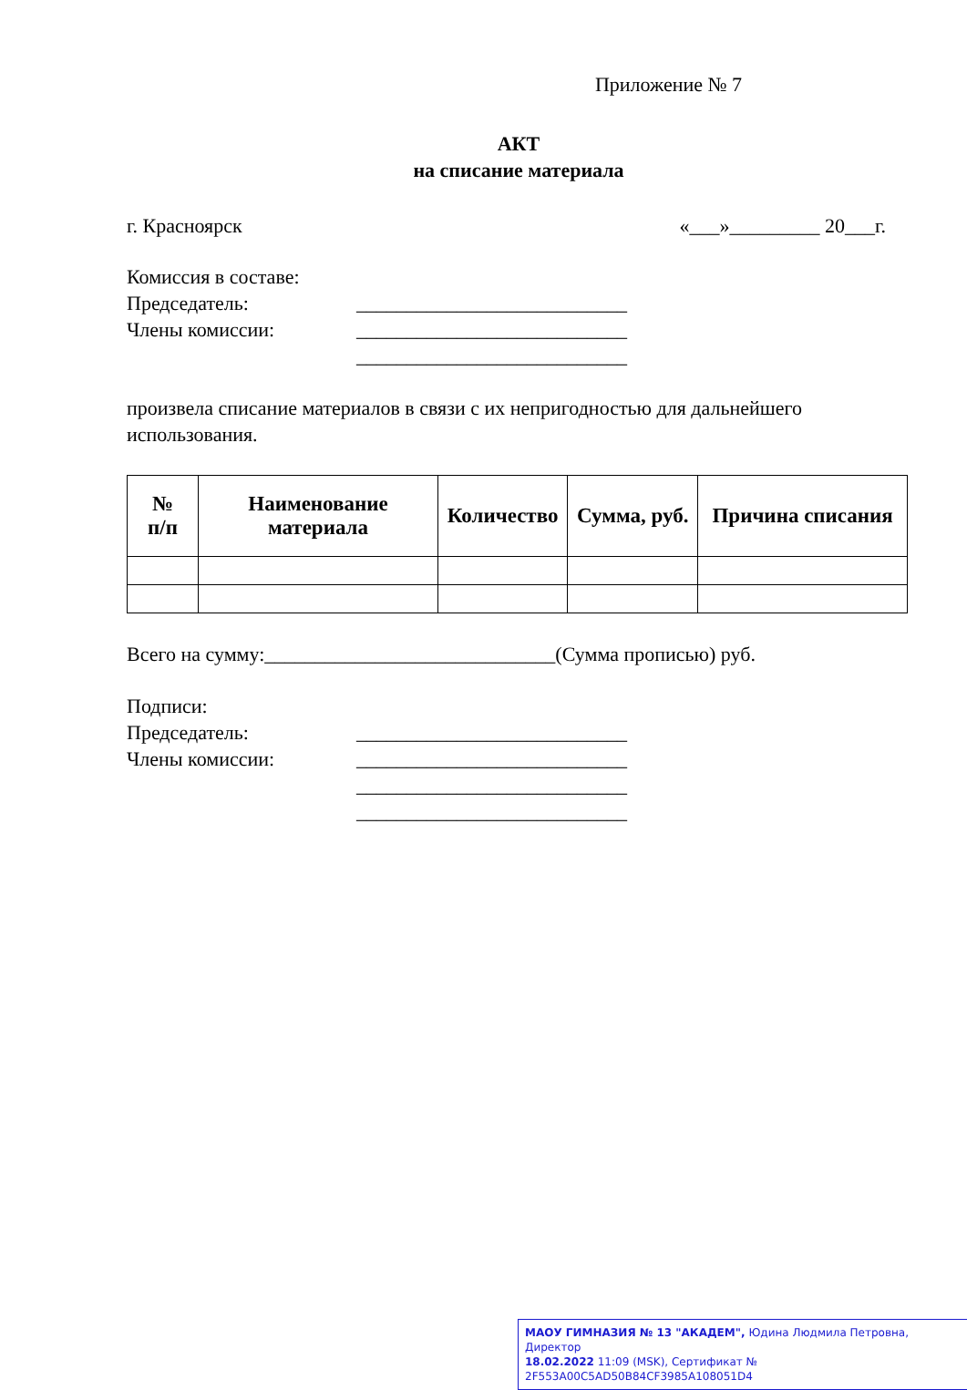Приложение № 7
АКТ
на списание материала
г. Красноярск «___»_________ 20___г.
Комиссия в составе:
Председатель: ___________________________
Члены комиссии: ___________________________
___________________________
произвела списание материалов в связи с их непригодностью для дальнейшего использования.
| № п/п | Наименование материала | Количество | Сумма, руб. | Причина списания |
| --- | --- | --- | --- | --- |
Всего на сумму:_____________________________(Сумма прописью) руб.
Подписи:
Председатель: ___________________________
Члены комиссии: ___________________________
___________________________
___________________________
МАОУ ГИМНАЗИЯ № 13 "АКАДЕМ", Юдина Людмила Петровна, Директор
18.02.2022 11:09 (MSK), Сертификат № 2F553A00C5AD50B84CF3985A108051D4